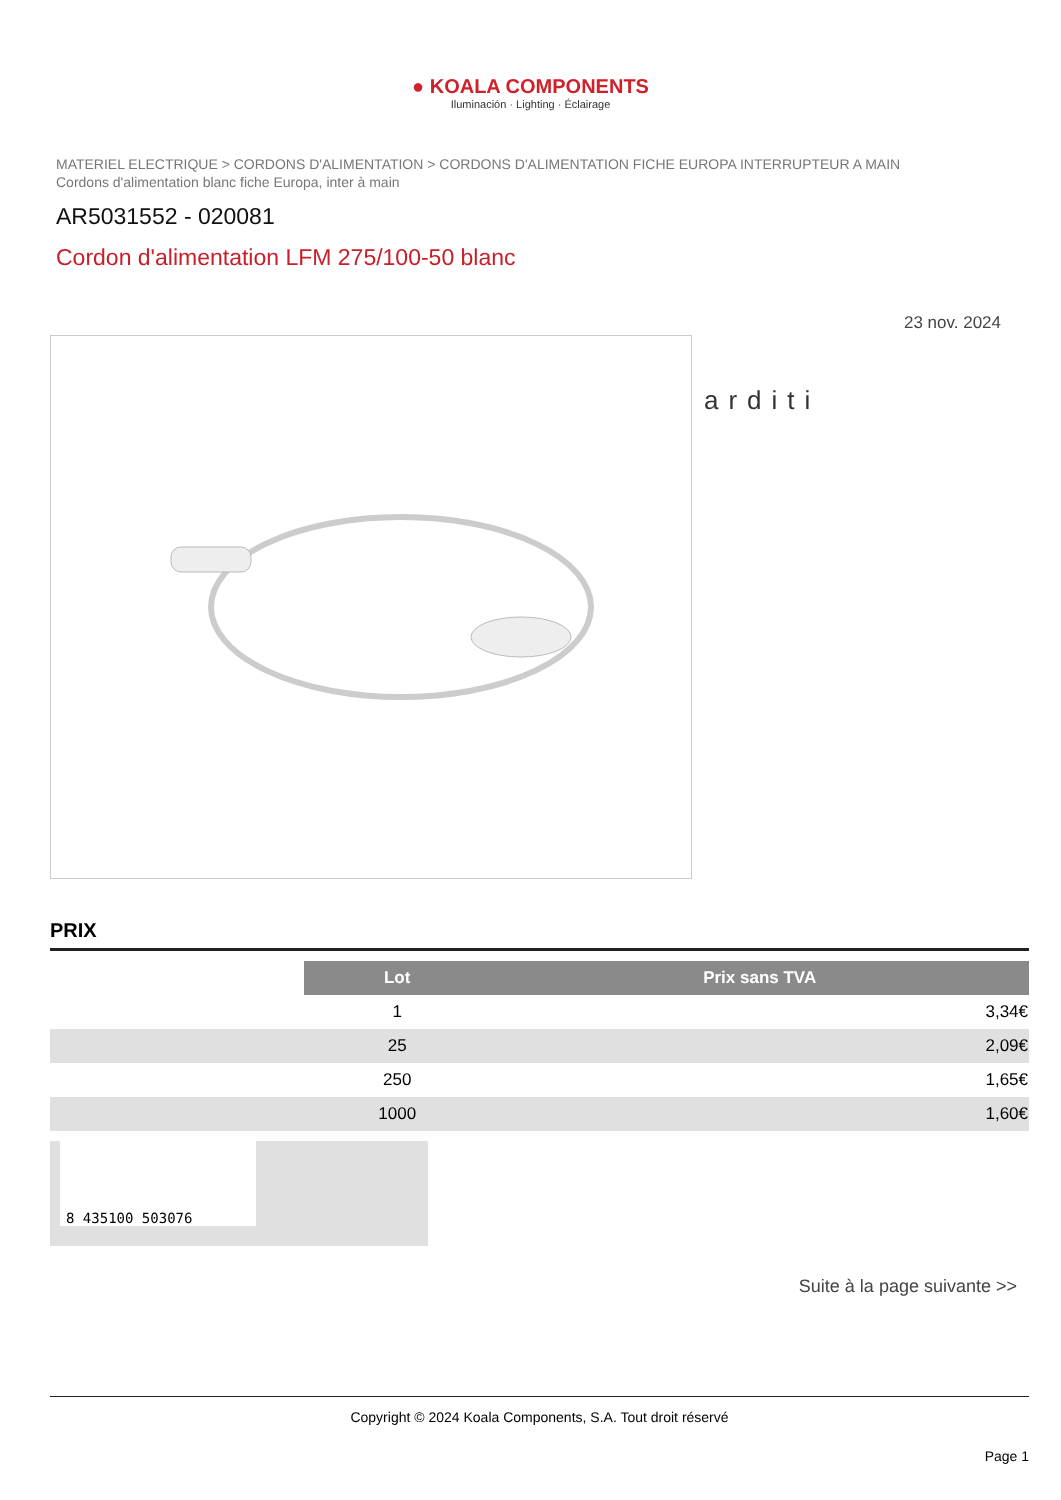● KOALA COMPONENTS
Iluminación · Lighting · Éclairage
MATERIEL ELECTRIQUE > CORDONS D'ALIMENTATION > CORDONS D'ALIMENTATION FICHE EUROPA INTERRUPTEUR A MAIN
Cordons d'alimentation blanc fiche Europa, inter à main
AR5031552 - 020081
Cordon d'alimentation LFM 275/100-50 blanc
23 nov. 2024
arditi
PRIX
| | Lot | Prix sans TVA |
| | 1 | 3,34€ |
| | 25 | 2,09€ |
| | 250 | 1,65€ |
| | 1000 | 1,60€ |
8 435100 503076
Suite à la page suivante >>
Copyright © 2024 Koala Components, S.A. Tout droit réservé
Page 1